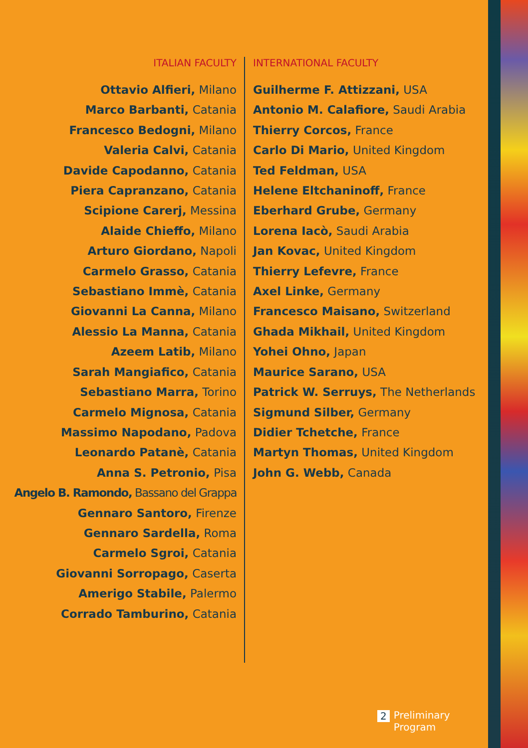ITALIAN FACULTY
Ottavio Alfieri, Milano
Marco Barbanti, Catania
Francesco Bedogni, Milano
Valeria Calvi, Catania
Davide Capodanno, Catania
Piera Capranzano, Catania
Scipione Carerj, Messina
Alaide Chieffo, Milano
Arturo Giordano, Napoli
Carmelo Grasso, Catania
Sebastiano Immè, Catania
Giovanni La Canna, Milano
Alessio La Manna, Catania
Azeem Latib, Milano
Sarah Mangiafico, Catania
Sebastiano Marra, Torino
Carmelo Mignosa, Catania
Massimo Napodano, Padova
Leonardo Patanè, Catania
Anna S. Petronio, Pisa
Angelo B. Ramondo, Bassano del Grappa
Gennaro Santoro, Firenze
Gennaro Sardella, Roma
Carmelo Sgroi, Catania
Giovanni Sorropago, Caserta
Amerigo Stabile, Palermo
Corrado Tamburino, Catania
INTERNATIONAL FACULTY
Guilherme F. Attizzani, USA
Antonio M. Calafiore, Saudi Arabia
Thierry Corcos, France
Carlo Di Mario, United Kingdom
Ted Feldman, USA
Helene Eltchaninoff, France
Eberhard Grube, Germany
Lorena Iacò, Saudi Arabia
Jan Kovac, United Kingdom
Thierry Lefevre, France
Axel Linke, Germany
Francesco Maisano, Switzerland
Ghada Mikhail, United Kingdom
Yohei Ohno, Japan
Maurice Sarano, USA
Patrick W. Serruys, The Netherlands
Sigmund Silber, Germany
Didier Tchetche, France
Martyn Thomas, United Kingdom
John G. Webb, Canada
2 Preliminary
Program